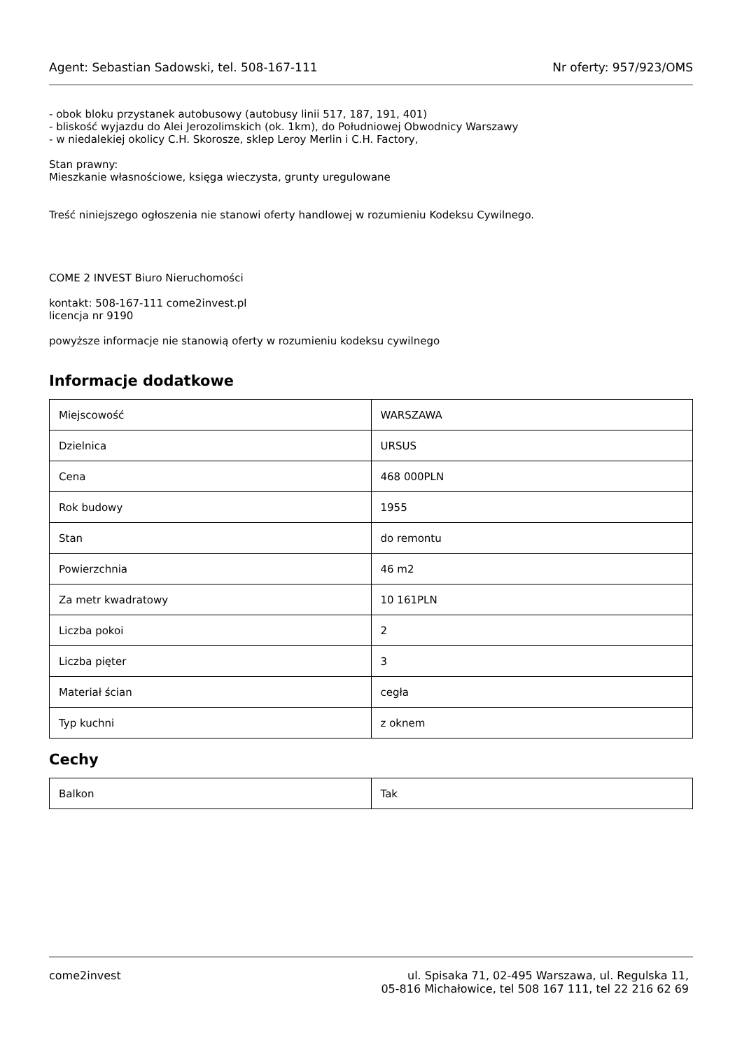Agent: Sebastian Sadowski, tel. 508-167-111 Nr oferty: 957/923/OMS
- obok bloku przystanek autobusowy (autobusy linii 517, 187, 191, 401)
- bliskość wyjazdu do Alei Jerozolimskich (ok. 1km), do Południowej Obwodnicy Warszawy
- w niedalekiej okolicy C.H. Skorosze, sklep Leroy Merlin i C.H. Factory,
Stan prawny:
Mieszkanie własnościowe, księga wieczysta, grunty uregulowane
Treść niniejszego ogłoszenia nie stanowi oferty handlowej w rozumieniu Kodeksu Cywilnego.
COME 2 INVEST Biuro Nieruchomości
kontakt: 508-167-111 come2invest.pl
licencja nr 9190
powyższe informacje nie stanowią oferty w rozumieniu kodeksu cywilnego
Informacje dodatkowe
| Miejscowość | WARSZAWA |
| Dzielnica | URSUS |
| Cena | 468 000PLN |
| Rok budowy | 1955 |
| Stan | do remontu |
| Powierzchnia | 46 m2 |
| Za metr kwadratowy | 10 161PLN |
| Liczba pokoi | 2 |
| Liczba pięter | 3 |
| Materiał ścian | cegła |
| Typ kuchni | z oknem |
Cechy
| Balkon | Tak |
come2invest ul. Spisaka 71, 02-495 Warszawa, ul. Regulska 11,
05-816 Michałowice, tel 508 167 111, tel 22 216 62 69